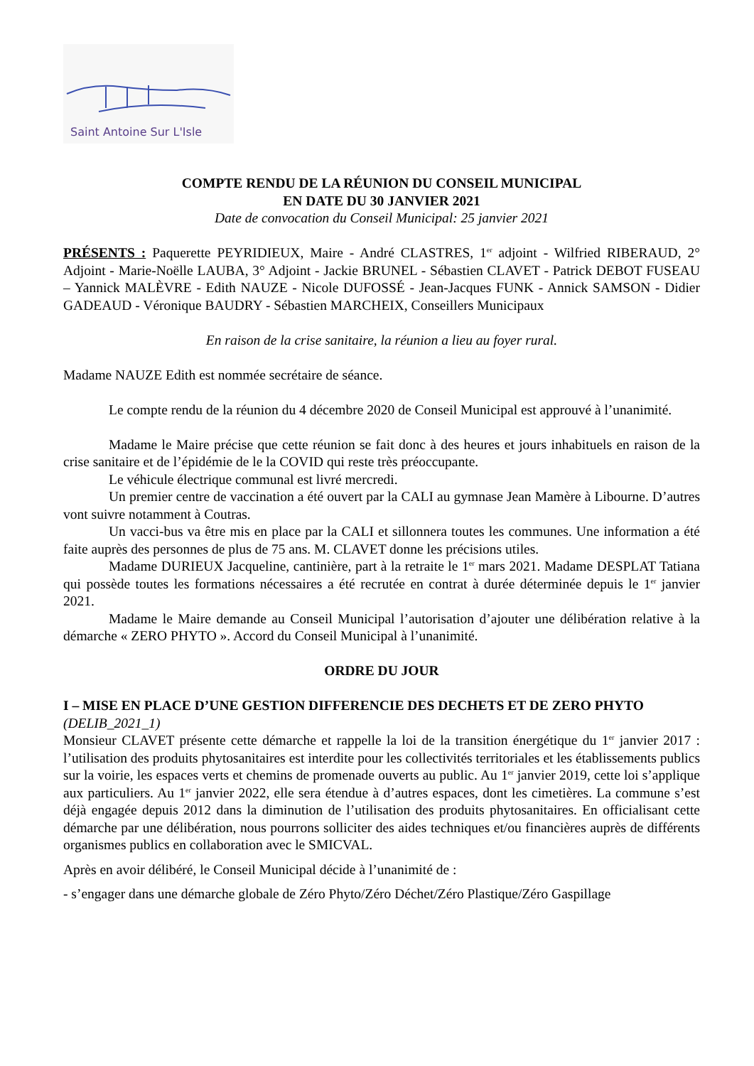Saint Antoine Sur L'Isle
COMPTE RENDU DE LA RÉUNION DU CONSEIL MUNICIPAL
EN DATE DU 30 JANVIER 2021
Date de convocation du Conseil Municipal: 25 janvier 2021
PRÉSENTS : Paquerette PEYRIDIEUX, Maire - André CLASTRES, 1<sup>er</sup> adjoint - Wilfried RIBERAUD, 2° Adjoint - Marie-Noëlle LAUBA, 3° Adjoint - Jackie BRUNEL - Sébastien CLAVET - Patrick DEBOT FUSEAU – Yannick MALÈVRE - Edith NAUZE - Nicole DUFOSSÉ - Jean-Jacques FUNK - Annick SAMSON - Didier GADEAUD - Véronique BAUDRY - Sébastien MARCHEIX, Conseillers Municipaux
En raison de la crise sanitaire, la réunion a lieu au foyer rural.
Madame NAUZE Edith est nommée secrétaire de séance.
Le compte rendu de la réunion du 4 décembre 2020 de Conseil Municipal est approuvé à l’unanimité.
Madame le Maire précise que cette réunion se fait donc à des heures et jours inhabituels en raison de la crise sanitaire et de l’épidémie de le la COVID qui reste très préoccupante.
Le véhicule électrique communal est livré mercredi.
Un premier centre de vaccination a été ouvert par la CALI au gymnase Jean Mamère à Libourne. D’autres vont suivre notamment à Coutras.
Un vacci-bus va être mis en place par la CALI et sillonnera toutes les communes. Une information a été faite auprès des personnes de plus de 75 ans. M. CLAVET donne les précisions utiles.
Madame DURIEUX Jacqueline, cantinière, part à la retraite le 1<sup>er</sup> mars 2021. Madame DESPLAT Tatiana qui possède toutes les formations nécessaires a été recrutée en contrat à durée déterminée depuis le 1<sup>er</sup> janvier 2021.
Madame le Maire demande au Conseil Municipal l’autorisation d’ajouter une délibération relative à la démarche « ZERO PHYTO ». Accord du Conseil Municipal à l’unanimité.
ORDRE DU JOUR
I – MISE EN PLACE D’UNE GESTION DIFFERENCIE DES DECHETS ET DE ZERO PHYTO
(DELIB_2021_1)
Monsieur CLAVET présente cette démarche et rappelle la loi de la transition énergétique du 1<sup>er</sup> janvier 2017 : l’utilisation des produits phytosanitaires est interdite pour les collectivités territoriales et les établissements publics sur la voirie, les espaces verts et chemins de promenade ouverts au public. Au 1<sup>er</sup> janvier 2019, cette loi s’applique aux particuliers. Au 1<sup>er</sup> janvier 2022, elle sera étendue à d’autres espaces, dont les cimetières. La commune s’est déjà engagée depuis 2012 dans la diminution de l’utilisation des produits phytosanitaires. En officialisant cette démarche par une délibération, nous pourrons solliciter des aides techniques et/ou financières auprès de différents organismes publics en collaboration avec le SMICVAL.
Après en avoir délibéré, le Conseil Municipal décide à l’unanimité de :
- s’engager dans une démarche globale de Zéro Phyto/Zéro Déchet/Zéro Plastique/Zéro Gaspillage